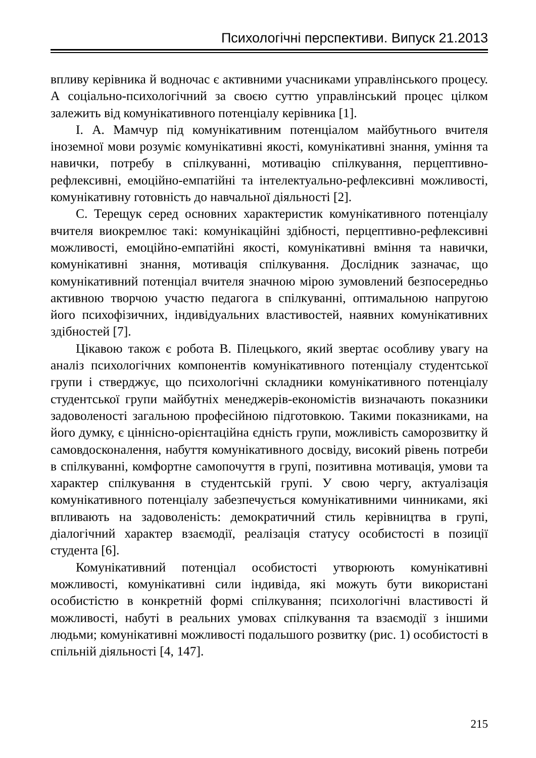Психологічні перспективи. Випуск 21.2013
впливу керівника й водночас є активними учасниками управлінського процесу. А соціально-психологічний за своєю суттю управлінський процес цілком залежить від комунікативного потенціалу керівника [1].
І. А. Мамчур під комунікативним потенціалом майбутнього вчителя іноземної мови розуміє комунікативні якості, комунікативні знання, уміння та навички, потребу в спілкуванні, мотивацію спілкування, перцептивно-рефлексивні, емоційно-емпатійні та інтелектуально-рефлексивні можливості, комунікативну готовність до навчальної діяльності [2].
С. Терещук серед основних характеристик комунікативного потенціалу вчителя виокремлює такі: комунікаційні здібності, перцептивно-рефлексивні можливості, емоційно-емпатійні якості, комунікативні вміння та навички, комунікативні знання, мотивація спілкування. Дослідник зазначає, що комунікативний потенціал вчителя значною мірою зумовлений безпосередньо активною творчою участю педагога в спілкуванні, оптимальною напругою його психофізичних, індивідуальних властивостей, наявних комунікативних здібностей [7].
Цікавою також є робота В. Пілецького, який звертає особливу увагу на аналіз психологічних компонентів комунікативного потенціалу студентської групи і стверджує, що психологічні складники комунікативного потенціалу студентської групи майбутніх менеджерів-економістів визначають показники задоволеності загальною професійною підготовкою. Такими показниками, на його думку, є ціннісно-орієнтаційна єдність групи, можливість саморозвитку й самовдосконалення, набуття комунікативного досвіду, високий рівень потреби в спілкуванні, комфортне самопочуття в групі, позитивна мотивація, умови та характер спілкування в студентській групі. У свою чергу, актуалізація комунікативного потенціалу забезпечується комунікативними чинниками, які впливають на задоволеність: демократичний стиль керівництва в групі, діалогічний характер взаємодії, реалізація статусу особистості в позиції студента [6].
Комунікативний потенціал особистості утворюють комунікативні можливості, комунікативні сили індивіда, які можуть бути використані особистістю в конкретній формі спілкування; психологічні властивості й можливості, набуті в реальних умовах спілкування та взаємодії з іншими людьми; комунікативні можливості подальшого розвитку (рис. 1) особистості в спільній діяльності [4, 147].
215